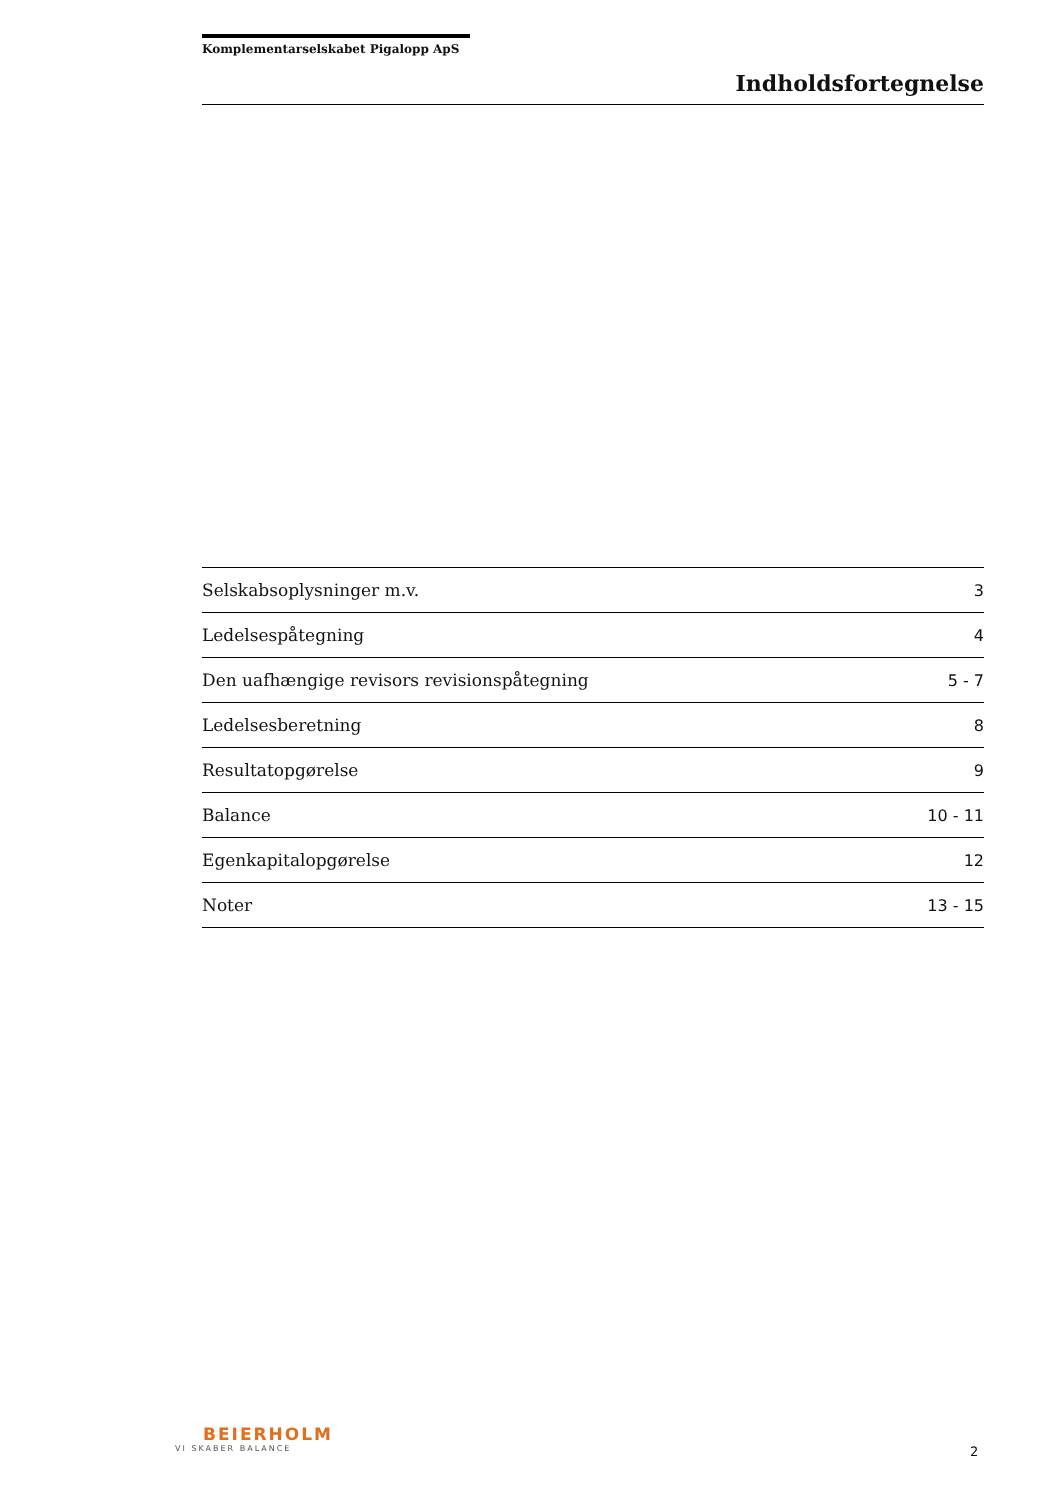Komplementarselskabet Pigalopp ApS
Indholdsfortegnelse
| Selskabsoplysninger m.v. | 3 |
| Ledelsespåtegning | 4 |
| Den uafhængige revisors revisionspåtegning | 5 - 7 |
| Ledelsesberetning | 8 |
| Resultatopgørelse | 9 |
| Balance | 10 - 11 |
| Egenkapitalopgørelse | 12 |
| Noter | 13 - 15 |
BEIERHOLM
VI SKABER BALANCE
2